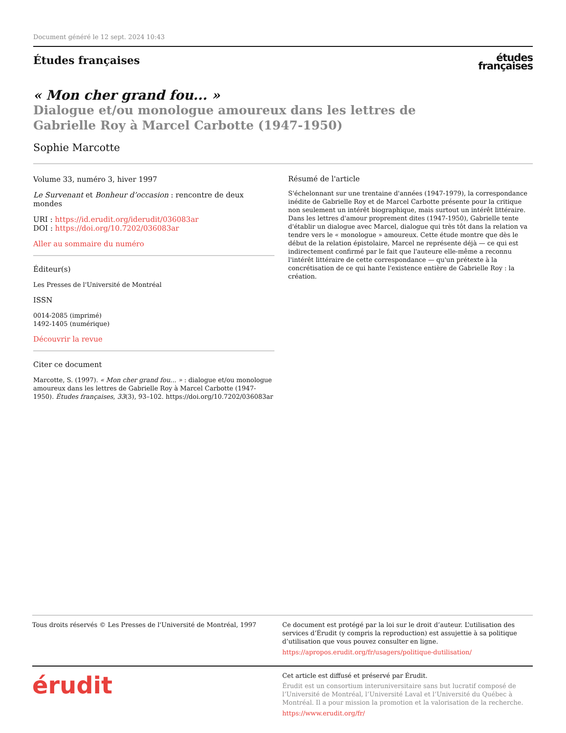Document généré le 12 sept. 2024 10:43
Études françaises
études
françaises
« Mon cher grand fou... »
Dialogue et/ou monologue amoureux dans les lettres de
Gabrielle Roy à Marcel Carbotte (1947-1950)
Sophie Marcotte
Volume 33, numéro 3, hiver 1997
Le Survenant et Bonheur d’occasion : rencontre de deux mondes
URI : https://id.erudit.org/iderudit/036083ar
DOI : https://doi.org/10.7202/036083ar
Aller au sommaire du numéro
Éditeur(s)
Les Presses de l'Université de Montréal
ISSN
0014-2085 (imprimé)
1492-1405 (numérique)
Découvrir la revue
Citer ce document
Marcotte, S. (1997). « Mon cher grand fou... » : dialogue et/ou monologue amoureux dans les lettres de Gabrielle Roy à Marcel Carbotte (1947-1950). Études françaises, 33(3), 93–102. https://doi.org/10.7202/036083ar
Résumé de l'article
S'échelonnant sur une trentaine d'années (1947-1979), la correspondance inédite de Gabrielle Roy et de Marcel Carbotte présente pour la critique non seulement un intérêt biographique, mais surtout un intérêt littéraire. Dans les lettres d'amour proprement dites (1947-1950), Gabrielle tente d'établir un dialogue avec Marcel, dialogue qui très tôt dans la relation va tendre vers le « monologue » amoureux. Cette étude montre que dès le début de la relation épistolaire, Marcel ne représente déjà — ce qui est indirectement confirmé par le fait que l'auteure elle-même a reconnu l'intérêt littéraire de cette correspondance — qu'un prétexte à la concrétisation de ce qui hante l'existence entière de Gabrielle Roy : la création.
Tous droits réservés © Les Presses de l'Université de Montréal, 1997
Ce document est protégé par la loi sur le droit d’auteur. L’utilisation des services d’Érudit (y compris la reproduction) est assujettie à sa politique d’utilisation que vous pouvez consulter en ligne.
https://apropos.erudit.org/fr/usagers/politique-dutilisation/
érudit
Cet article est diffusé et préservé par Érudit.
Érudit est un consortium interuniversitaire sans but lucratif composé de l’Université de Montréal, l’Université Laval et l’Université du Québec à Montréal. Il a pour mission la promotion et la valorisation de la recherche.
https://www.erudit.org/fr/